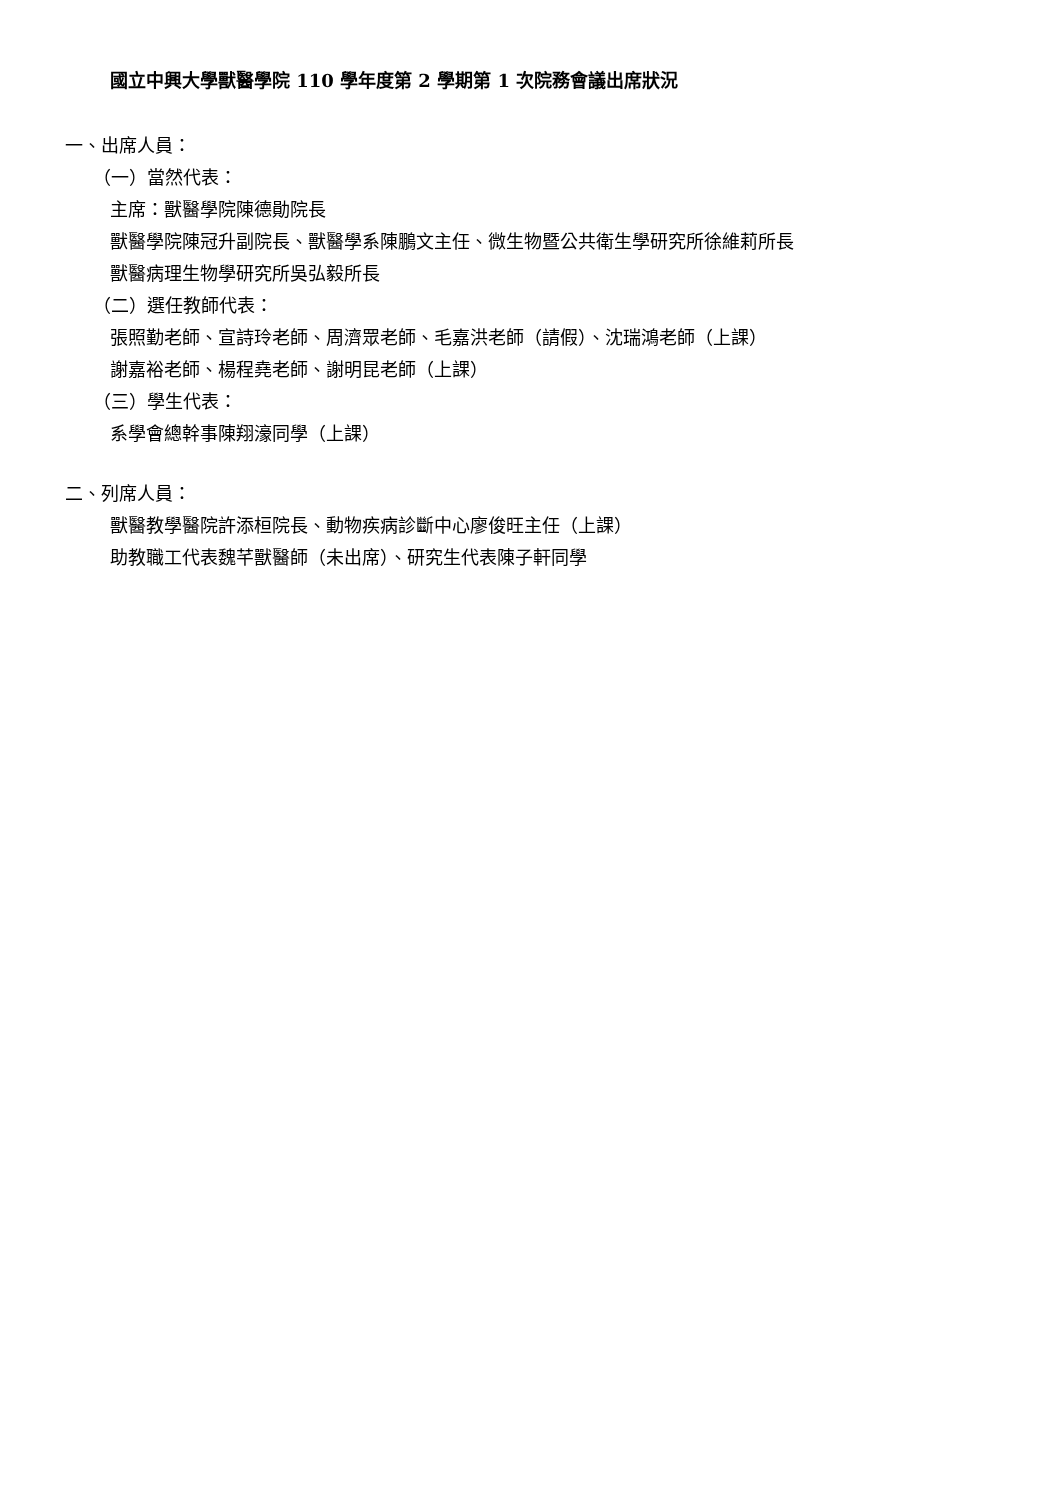國立中興大學獸醫學院 110 學年度第 2 學期第 1 次院務會議出席狀況
一、出席人員：
（一）當然代表：
主席：獸醫學院陳德勛院長
獸醫學院陳冠升副院長、獸醫學系陳鵬文主任、微生物暨公共衛生學研究所徐維莉所長
獸醫病理生物學研究所吳弘毅所長
（二）選任教師代表：
張照勤老師、宣詩玲老師、周濟眾老師、毛嘉洪老師（請假）、沈瑞鴻老師（上課）
謝嘉裕老師、楊程堯老師、謝明昆老師（上課）
（三）學生代表：
系學會總幹事陳翔濠同學（上課）
二、列席人員：
獸醫教學醫院許添桓院長、動物疾病診斷中心廖俊旺主任（上課）
助教職工代表魏芊獸醫師（未出席）、研究生代表陳子軒同學